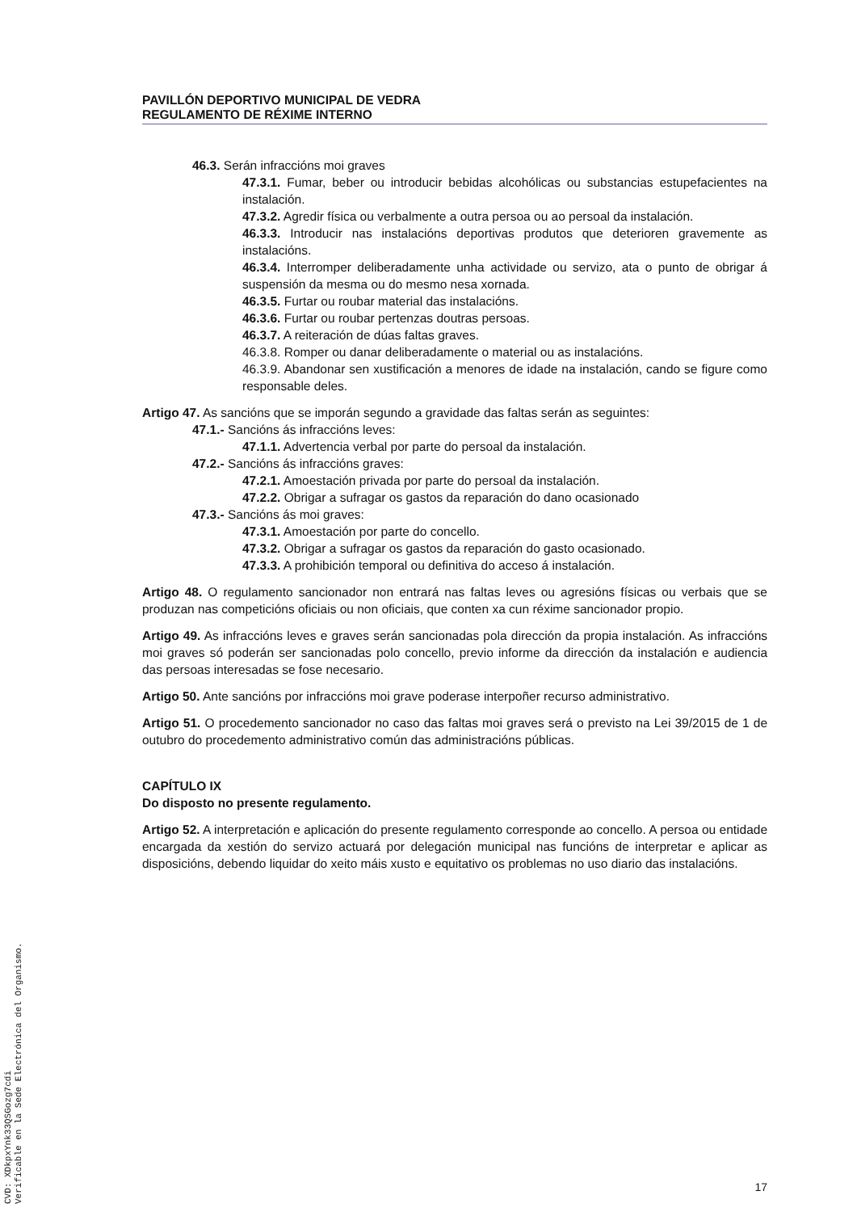PAVILLÓN DEPORTIVO MUNICIPAL DE VEDRA
REGULAMENTO DE RÉXIME INTERNO
46.3. Serán infraccións moi graves
47.3.1. Fumar, beber ou introducir bebidas alcohólicas ou substancias estupefacientes na instalación.
47.3.2. Agredir física ou verbalmente a outra persoa ou ao persoal da instalación.
46.3.3. Introducir nas instalacións deportivas produtos que deterioren gravemente as instalacións.
46.3.4. Interromper deliberadamente unha actividade ou servizo, ata o punto de obrigar á suspensión da mesma ou do mesmo nesa xornada.
46.3.5. Furtar ou roubar material das instalacións.
46.3.6. Furtar ou roubar pertenzas doutras persoas.
46.3.7. A reiteración de dúas faltas graves.
46.3.8. Romper ou danar deliberadamente o material ou as instalacións.
46.3.9. Abandonar sen xustificación a menores de idade na instalación, cando se figure como responsable deles.
Artigo 47. As sancións que se imporán segundo a gravidade das faltas serán as seguintes:
47.1.- Sancións ás infraccións leves:
47.1.1. Advertencia verbal por parte do persoal da instalación.
47.2.- Sancións ás infraccións graves:
47.2.1. Amoestación privada por parte do persoal da instalación.
47.2.2. Obrigar a sufragar os gastos da reparación do dano ocasionado
47.3.- Sancións ás moi graves:
47.3.1. Amoestación por parte do concello.
47.3.2. Obrigar a sufragar os gastos da reparación do gasto ocasionado.
47.3.3. A prohibición temporal ou definitiva do acceso á instalación.
Artigo 48. O regulamento sancionador non entrará nas faltas leves ou agresións físicas ou verbais que se produzan nas competicións oficiais ou non oficiais, que conten xa cun réxime sancionador propio.
Artigo 49. As infraccións leves e graves serán sancionadas pola dirección da propia instalación. As infraccións moi graves só poderán ser sancionadas polo concello, previo informe da dirección da instalación e audiencia das persoas interesadas se fose necesario.
Artigo 50. Ante sancións por infraccións moi grave poderase interpoñer recurso administrativo.
Artigo 51. O procedemento sancionador no caso das faltas moi graves será o previsto na Lei 39/2015 de 1 de outubro do procedemento administrativo común das administracións públicas.
CAPÍTULO IX
Do disposto no presente regulamento.
Artigo 52. A interpretación e aplicación do presente regulamento corresponde ao concello. A persoa ou entidade encargada da xestión do servizo actuará por delegación municipal nas funcións de interpretar e aplicar as disposicións, debendo liquidar do xeito máis xusto e equitativo os problemas no uso diario das instalacións.
17
CVD: XDkpxYnk33QSGozg7cdi
Verificable en la Sede Electrónica del Organismo.